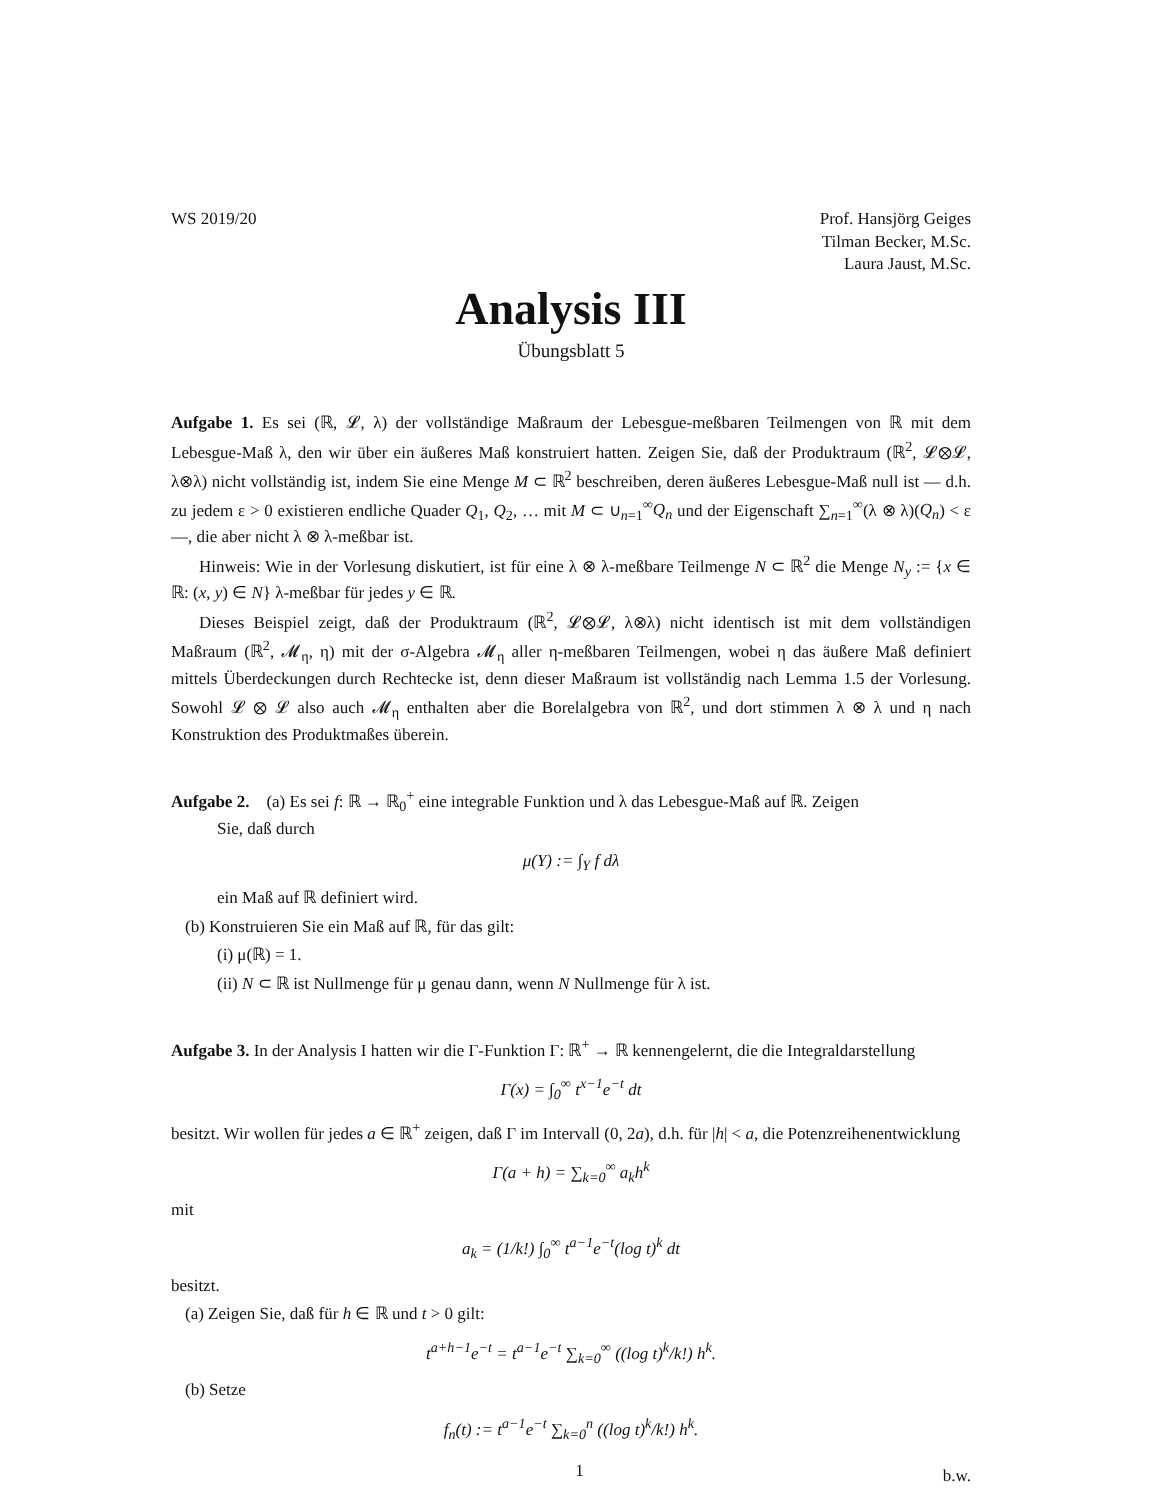WS 2019/20 Prof. Hansjörg Geiges
Tilman Becker, M.Sc.
Laura Jaust, M.Sc.
Analysis III
Übungsblatt 5
Aufgabe 1. Es sei (ℝ, 𝓛, λ) der vollständige Maßraum der Lebesgue-meßbaren Teilmengen von ℝ mit dem Lebesgue-Maß λ, den wir über ein äußeres Maß konstruiert hatten. Zeigen Sie, daß der Produktraum (ℝ<sup>2</sup>, 𝓛⊗𝓛, λ⊗λ) nicht vollständig ist, indem Sie eine Menge M ⊂ ℝ<sup>2</sup> beschreiben, deren äußeres Lebesgue-Maß null ist — d.h. zu jedem ε > 0 existieren endliche Quader Q<sub>1</sub>, Q<sub>2</sub>, … mit M ⊂ ∪<sub>n=1</sub><sup>∞</sup>Q<sub>n</sub> und der Eigenschaft ∑<sub>n=1</sub><sup>∞</sup>(λ ⊗ λ)(Q<sub>n</sub>) < ε —, die aber nicht λ ⊗ λ-meßbar ist.
Hinweis: Wie in der Vorlesung diskutiert, ist für eine λ ⊗ λ-meßbare Teilmenge N ⊂ ℝ<sup>2</sup> die Menge N<sub>y</sub> := {x ∈ ℝ: (x, y) ∈ N} λ-meßbar für jedes y ∈ ℝ.
Dieses Beispiel zeigt, daß der Produktraum (ℝ<sup>2</sup>, 𝓛⊗𝓛, λ⊗λ) nicht identisch ist mit dem vollständigen Maßraum (ℝ<sup>2</sup>, 𝓜<sub>η</sub>, η) mit der σ-Algebra 𝓜<sub>η</sub> aller η-meßbaren Teilmengen, wobei η das äußere Maß definiert mittels Überdeckungen durch Rechtecke ist, denn dieser Maßraum ist vollständig nach Lemma 1.5 der Vorlesung. Sowohl 𝓛 ⊗ 𝓛 also auch 𝓜<sub>η</sub> enthalten aber die Borelalgebra von ℝ<sup>2</sup>, und dort stimmen λ ⊗ λ und η nach Konstruktion des Produktmaßes überein.
Aufgabe 2. (a) Es sei f: ℝ → ℝ<sub>0</sub><sup>+</sup> eine integrable Funktion und λ das Lebesgue-Maß auf ℝ. Zeigen
Sie, daß durch
μ(Y) := ∫<sub>Y</sub> f dλ
ein Maß auf ℝ definiert wird.
(b) Konstruieren Sie ein Maß auf ℝ, für das gilt:
(i) μ(ℝ) = 1.
(ii) N ⊂ ℝ ist Nullmenge für μ genau dann, wenn N Nullmenge für λ ist.
Aufgabe 3. In der Analysis I hatten wir die Γ-Funktion Γ: ℝ<sup>+</sup> → ℝ kennengelernt, die die Integraldarstellung
Γ(x) = ∫<sub>0</sub><sup>∞</sup> t<sup>x−1</sup>e<sup>−t</sup> dt
besitzt. Wir wollen für jedes a ∈ ℝ<sup>+</sup> zeigen, daß Γ im Intervall (0, 2a), d.h. für |h| < a, die Potenzreihenentwicklung
Γ(a + h) = ∑<sub>k=0</sub><sup>∞</sup> a<sub>k</sub>h<sup>k</sup>
mit
a<sub>k</sub> = (1/k!) ∫<sub>0</sub><sup>∞</sup> t<sup>a−1</sup>e<sup>−t</sup>(log t)<sup>k</sup> dt
besitzt.
(a) Zeigen Sie, daß für h ∈ ℝ und t > 0 gilt:
t<sup>a+h−1</sup>e<sup>−t</sup> = t<sup>a−1</sup>e<sup>−t</sup> ∑<sub>k=0</sub><sup>∞</sup> ((log t)<sup>k</sup>/k!) h<sup>k</sup>.
(b) Setze
f<sub>n</sub>(t) := t<sup>a−1</sup>e<sup>−t</sup> ∑<sub>k=0</sub><sup>n</sup> ((log t)<sup>k</sup>/k!) h<sup>k</sup>.
b.w.
1